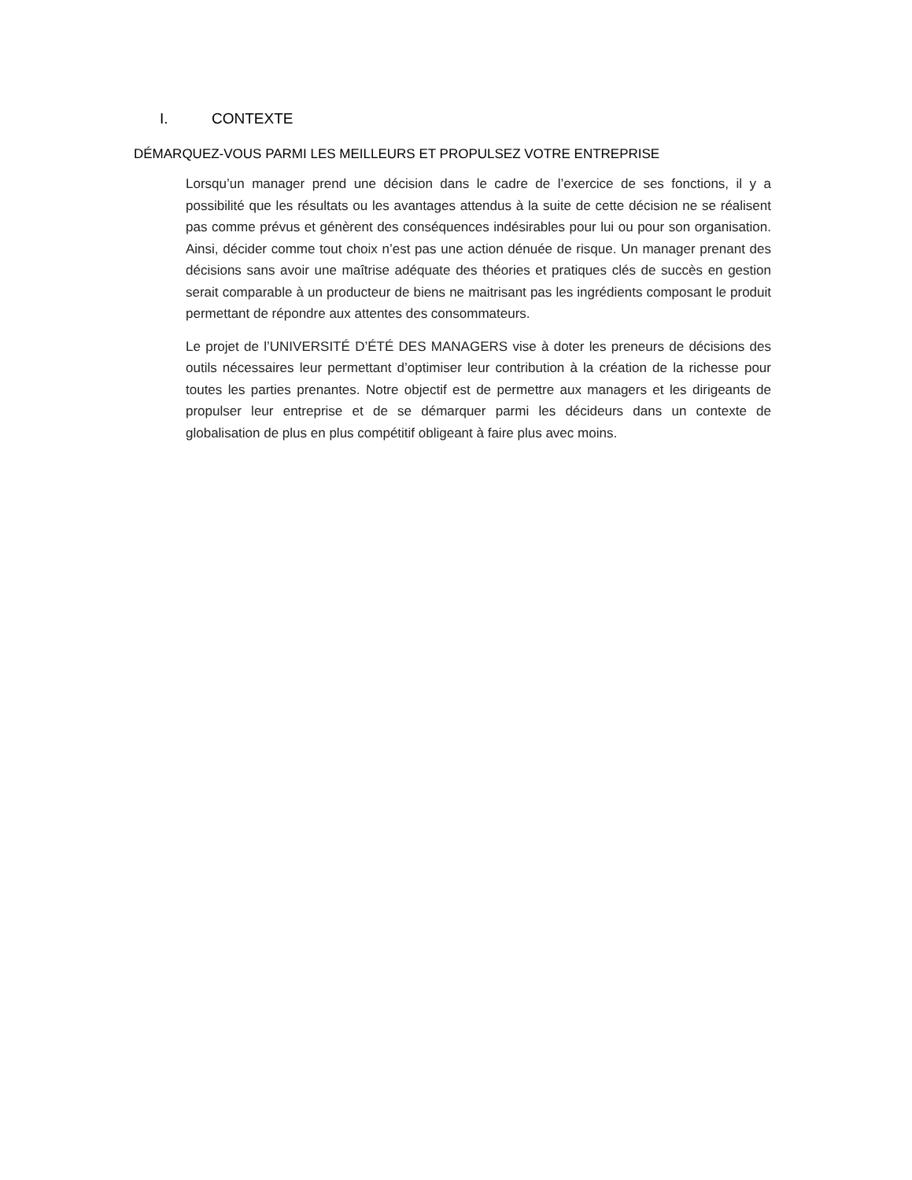I. CONTEXTE
DÉMARQUEZ-VOUS PARMI LES MEILLEURS ET PROPULSEZ VOTRE ENTREPRISE
Lorsqu’un manager prend une décision dans le cadre de l’exercice de ses fonctions, il y a possibilité que les résultats ou les avantages attendus à la suite de cette décision ne se réalisent pas comme prévus et génèrent des conséquences indésirables pour lui ou pour son organisation. Ainsi, décider comme tout choix n’est pas une action dénuée de risque. Un manager prenant des décisions sans avoir une maîtrise adéquate des théories et pratiques clés de succès en gestion serait comparable à un producteur de biens ne maitrisant pas les ingrédients composant le produit permettant de répondre aux attentes des consommateurs.
Le projet de l’UNIVERSITÉ D’ÉTÉ DES MANAGERS vise à doter les preneurs de décisions des outils nécessaires leur permettant d’optimiser leur contribution à la création de la richesse pour toutes les parties prenantes. Notre objectif est de permettre aux managers et les dirigeants de propulser leur entreprise et de se démarquer parmi les décideurs dans un contexte de globalisation de plus en plus compétitif obligeant à faire plus avec moins.